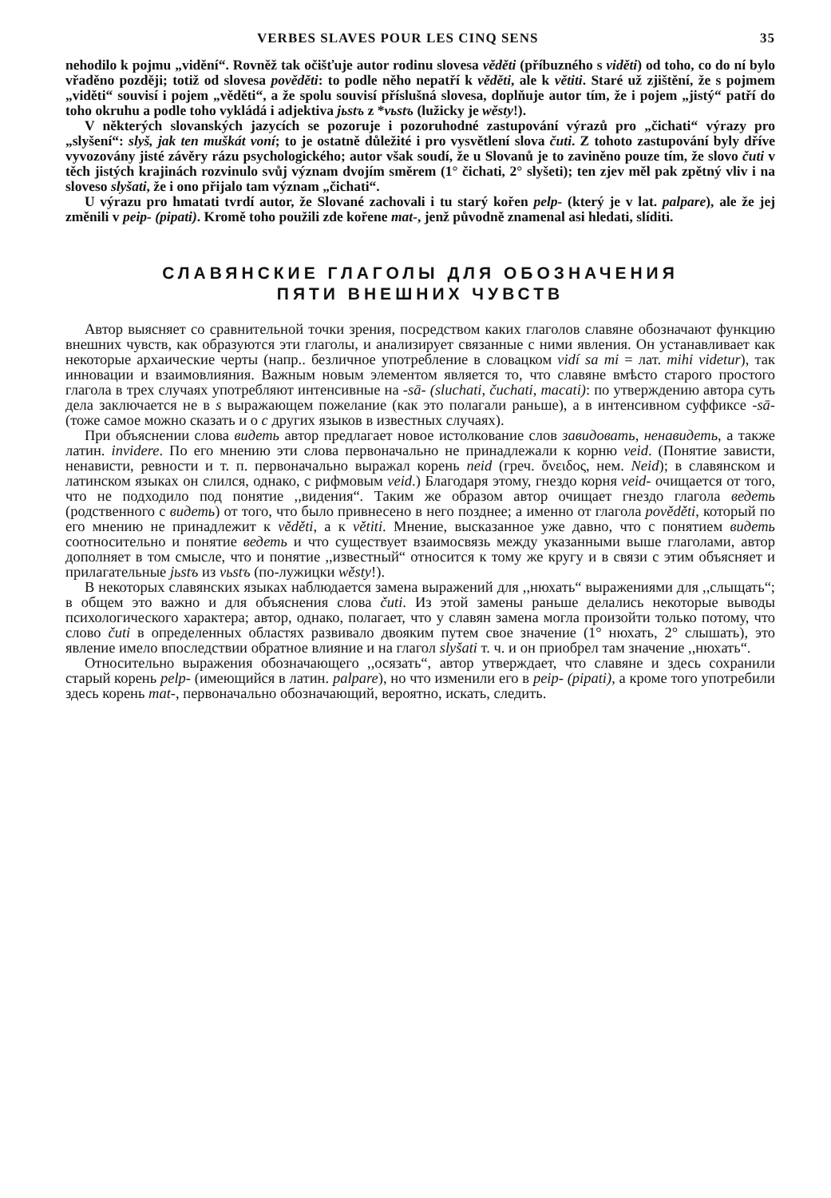VERBES SLAVES POUR LES CINQ SENS 35
nehodilo k pojmu „vidění“. Rovněž tak očišťuje autor rodinu slovesa věděti (příbuzného s viděti) od toho, co do ní bylo vřaděno později; totiž od slovesa pověděti: to podle něho nepatří k věděti, ale k větiti. Staré už zjištění, že s pojmem „viděti“ souvisí i pojem „věděti“, a že spolu souvisí příslušná slovesa, doplňuje autor tím, že i pojem „jistý“ patří do toho okruhu a podle toho vykládá i adjektiva jьstъ z *vьstъ (lužicky je wěsty!).
V některých slovanských jazycích se pozoruje i pozoruhodné zastupování výrazů pro „čichati“ výrazy pro „slyšení“: slyš, jak ten muškát voní; to je ostatně důležité i pro vysvětlení slova čuti. Z tohoto zastupování byly dříve vyvozovány jisté závěry rázu psychologického; autor však soudí, že u Slovanů je to zaviněno pouze tím, že slovo čuti v těch jistých krajinách rozvinulo svůj význam dvojím směrem (1° čichati, 2° slyšeti); ten zjev měl pak zpětný vliv i na sloveso slyšati, že i ono přijalo tam význam „čichati“.
U výrazu pro hmatati tvrdí autor, že Slované zachovali i tu starý kořen pelp- (který je v lat. palpare), ale že jej změnili v peip- (pipati). Kromě toho použili zde kořene mat-, jenž původně znamenal asi hledati, slíditi.
СЛАВЯНСКИЕ ГЛАГОЛЫ ДЛЯ ОБОЗНАЧЕНИЯ
ПЯТИ ВНЕШНИХ ЧУВСТВ
Автор выясняет со сравнительной точки зрения, посредством каких глаголов славяне обозначают функцию внешних чувств, как образуются эти глаголы, и анализирует связанные с ними явления. Он устанавливает как некоторые архаические черты (напр.. безличное употребление в словацком vidí sa mi = лат. mihi videtur), так инновации и взаимовлияния. Важным новым элементом является то, что славяне вмѣсто старого простого глагола в трех случаях употребляют интенсивные на -sā- (sluchati, čuchati, macati): по утверждению автора суть дела заключается не в s выражающем пожелание (как это полагали раньше), а в интенсивном суффиксе -sā- (тоже самое можно сказать и о c других языков в известных случаях).
При объяснении слова видеть автор предлагает новое истолкование слов завидовать, ненавидеть, а также латин. invidere. По его мнению эти слова первоначально не принадлежали к корню veid. (Понятие зависти, ненависти, ревности и т. п. первоначально выражал корень neid (греч. ὄνειδος, нем. Neid); в славянском и латинском языках он слился, однако, с рифмовым veid.) Благодаря этому, гнездо корня veid- очищается от того, что не подходило под понятие ,,видения“. Таким же образом автор очищает гнездо глагола ведеть (родственного с видеть) от того, что было привнесено в него позднее; а именно от глагола pověděti, который по его мнению не принадлежит к věděti, а к větiti. Мнение, высказанное уже давно, что с понятием видеть соотносительно и понятие ведеть и что существует взаимосвязь между указанными выше глаголами, автор дополняет в том смысле, что и понятие ,,известный“ относится к тому же кругу и в связи с этим объясняет и прилагательные jьstъ из vьstъ (по-лужицки wěsty!).
В некоторых славянских языках наблюдается замена выражений для ,,нюхать“ выражениями для ,,слыщать“; в общем это важно и для объяснения слова čuti. Из этой замены раньше делались некоторые выводы психологического характера; автор, однако, полагает, что у славян замена могла произойти только потому, что слово čuti в определенных областях развивало двояким путем свое значение (1° нюхать, 2° слышать), это явление имело впоследствии обратное влияние и на глагол slyšati т. ч. и он приобрел там значение ,,нюхать“.
Относительно выражения обозначающего ,,осязать“, автор утверждает, что славяне и здесь сохранили старый корень pelp- (имеющийся в латин. palpare), но что изменили его в peip- (pipati), а кроме того употребили здесь корень mat-, первоначально обозначающий, вероятно, искать, следить.